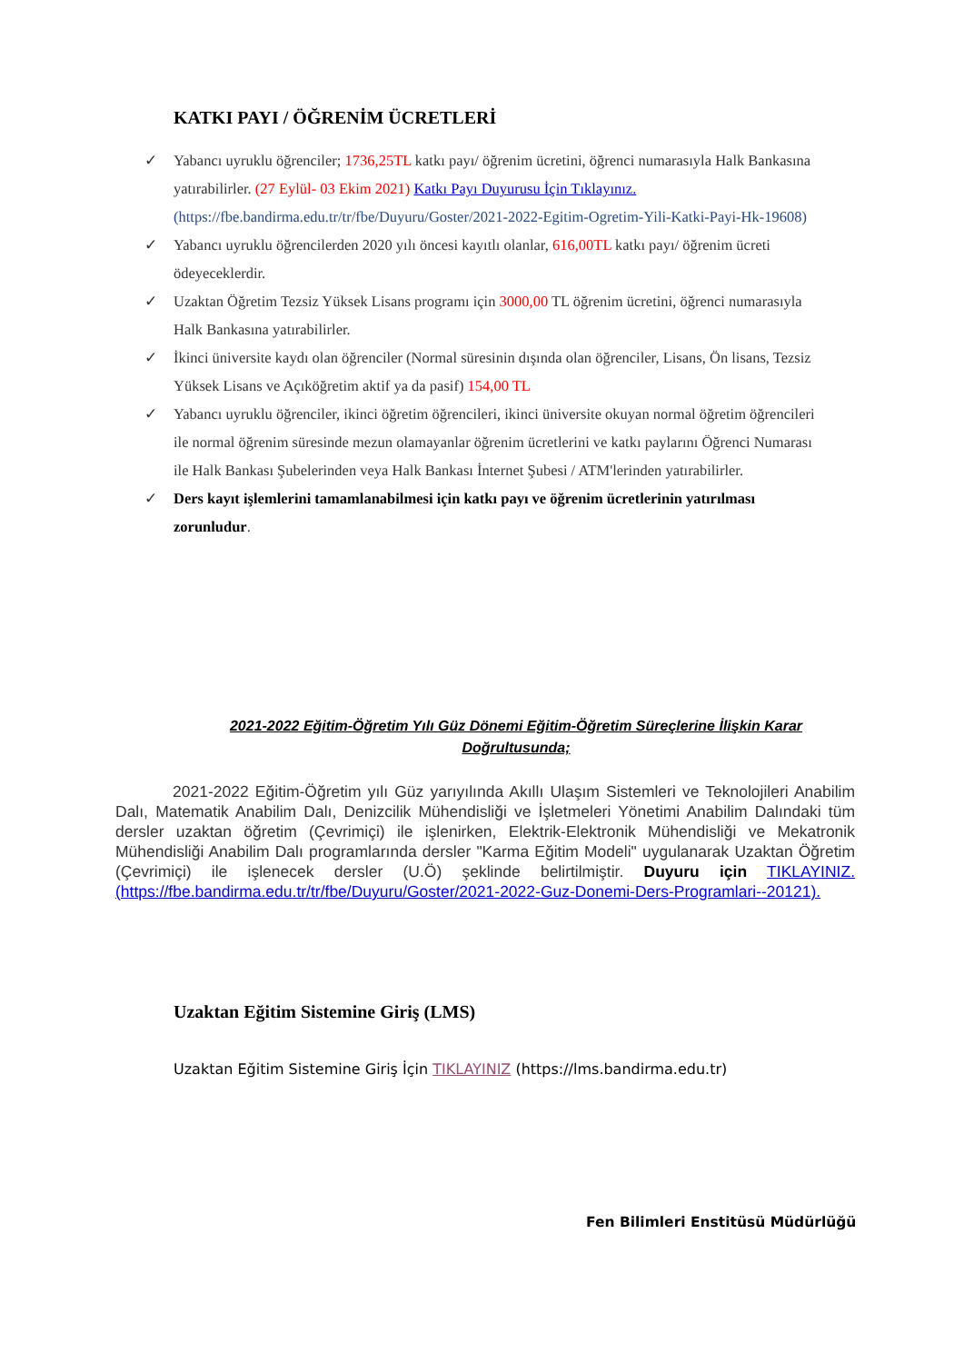KATKI PAYI / ÖĞRENİM ÜCRETLERİ
✓ Yabancı uyruklu öğrenciler; 1736,25TL katkı payı/ öğrenim ücretini, öğrenci numarasıyla Halk Bankasına yatırabilirler. (27 Eylül- 03 Ekim 2021) Katkı Payı Duyurusu İçin Tıklayınız. (https://fbe.bandirma.edu.tr/tr/fbe/Duyuru/Goster/2021-2022-Egitim-Ogretim-Yili-Katki-Payi-Hk-19608)
✓ Yabancı uyruklu öğrencilerden 2020 yılı öncesi kayıtlı olanlar, 616,00TL katkı payı/ öğrenim ücreti ödeyeceklerdir.
✓ Uzaktan Öğretim Tezsiz Yüksek Lisans programı için 3000,00 TL öğrenim ücretini, öğrenci numarasıyla Halk Bankasına yatırabilirler.
✓ İkinci üniversite kaydı olan öğrenciler (Normal süresinin dışında olan öğrenciler, Lisans, Ön lisans, Tezsiz Yüksek Lisans ve Açıköğretim aktif ya da pasif) 154,00 TL
✓ Yabancı uyruklu öğrenciler, ikinci öğretim öğrencileri, ikinci üniversite okuyan normal öğretim öğrencileri ile normal öğrenim süresinde mezun olamayanlar öğrenim ücretlerini ve katkı paylarını Öğrenci Numarası ile Halk Bankası Şubelerinden veya Halk Bankası İnternet Şubesi / ATM'lerinden yatırabilirler.
✓ Ders kayıt işlemlerini tamamlanabilmesi için katkı payı ve öğrenim ücretlerinin yatırılması zorunludur.
2021-2022 Eğitim-Öğretim Yılı Güz Dönemi Eğitim-Öğretim Süreçlerine İlişkin Karar Doğrultusunda;
2021-2022 Eğitim-Öğretim yılı Güz yarıyılında Akıllı Ulaşım Sistemleri ve Teknolojileri Anabilim Dalı, Matematik Anabilim Dalı, Denizcilik Mühendisliği ve İşletmeleri Yönetimi Anabilim Dalındaki tüm dersler uzaktan öğretim (Çevrimiçi) ile işlenirken, Elektrik-Elektronik Mühendisliği ve Mekatronik Mühendisliği Anabilim Dalı programlarında dersler "Karma Eğitim Modeli" uygulanarak Uzaktan Öğretim (Çevrimiçi) ile işlenecek dersler (U.Ö) şeklinde belirtilmiştir. Duyuru için TIKLAYINIZ. (https://fbe.bandirma.edu.tr/tr/fbe/Duyuru/Goster/2021-2022-Guz-Donemi-Ders-Programlari--20121).
Uzaktan Eğitim Sistemine Giriş (LMS)
Uzaktan Eğitim Sistemine Giriş İçin TIKLAYINIZ (https://lms.bandirma.edu.tr)
Fen Bilimleri Enstitüsü Müdürlüğü